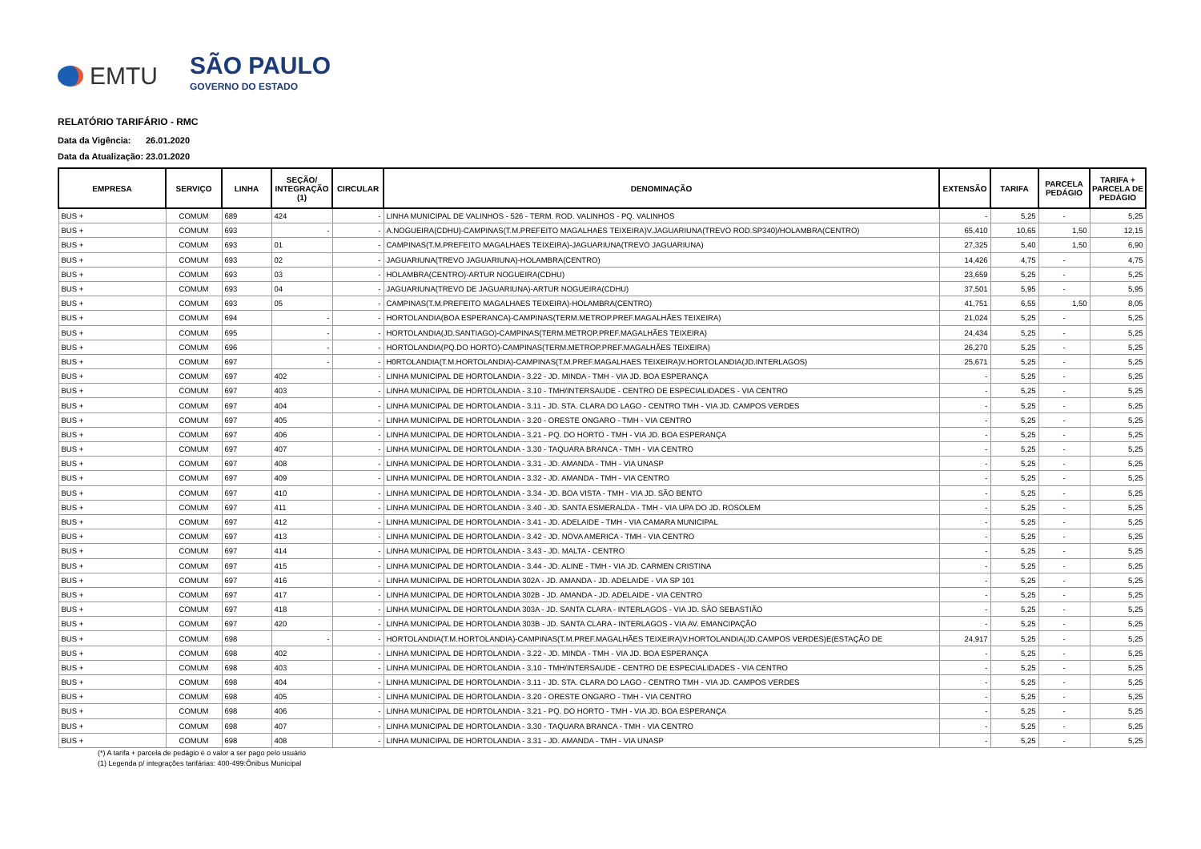EMTU
SÃO PAULO
GOVERNO DO ESTADO
RELATÓRIO TARIFÁRIO - RMC
Data da Vigência: 26.01.2020
Data da Atualização: 23.01.2020
| EMPRESA | SERVIÇO | LINHA | SEÇÃO/ INTEGRAÇÃO (1) | CIRCULAR | DENOMINAÇÃO | EXTENSÃO | TARIFA | PARCELA PEDÁGIO | TARIFA + PARCELA DE PEDÁGIO |
| --- | --- | --- | --- | --- | --- | --- | --- | --- | --- |
| BUS + | COMUM | 689 | 424 | - | LINHA MUNICIPAL DE VALINHOS - 526 - TERM. ROD. VALINHOS - PQ. VALINHOS | - | 5,25 | - | 5,25 |
| BUS + | COMUM | 693 | - | - | A.NOGUEIRA(CDHU)-CAMPINAS(T.M.PREFEITO MAGALHAES TEIXEIRA)V.JAGUARIUNA(TREVO ROD.SP340)/HOLAMBRA(CENTRO) | 65,410 | 10,65 | 1,50 | 12,15 |
| BUS + | COMUM | 693 | 01 | - | CAMPINAS(T.M.PREFEITO MAGALHAES TEIXEIRA)-JAGUARIUNA(TREVO JAGUARIUNA) | 27,325 | 5,40 | 1,50 | 6,90 |
| BUS + | COMUM | 693 | 02 | - | JAGUARIUNA(TREVO JAGUARIUNA)-HOLAMBRA(CENTRO) | 14,426 | 4,75 | - | 4,75 |
| BUS + | COMUM | 693 | 03 | - | HOLAMBRA(CENTRO)-ARTUR NOGUEIRA(CDHU) | 23,659 | 5,25 | - | 5,25 |
| BUS + | COMUM | 693 | 04 | - | JAGUARIUNA(TREVO DE JAGUARIUNA)-ARTUR NOGUEIRA(CDHU) | 37,501 | 5,95 | - | 5,95 |
| BUS + | COMUM | 693 | 05 | - | CAMPINAS(T.M.PREFEITO MAGALHAES TEIXEIRA)-HOLAMBRA(CENTRO) | 41,751 | 6,55 | 1,50 | 8,05 |
| BUS + | COMUM | 694 | - | - | HORTOLANDIA(BOA ESPERANCA)-CAMPINAS(TERM.METROP.PREF.MAGALHÃES TEIXEIRA) | 21,024 | 5,25 | - | 5,25 |
| BUS + | COMUM | 695 | - | - | HORTOLANDIA(JD.SANTIAGO)-CAMPINAS(TERM.METROP.PREF.MAGALHÃES TEIXEIRA) | 24,434 | 5,25 | - | 5,25 |
| BUS + | COMUM | 696 | - | - | HORTOLANDIA(PQ.DO HORTO)-CAMPINAS(TERM.METROP.PREF.MAGALHÃES TEIXEIRA) | 26,270 | 5,25 | - | 5,25 |
| BUS + | COMUM | 697 | - | - | H0RTOLANDIA(T.M.HORTOLANDIA)-CAMPINAS(T.M.PREF.MAGALHAES TEIXEIRA)V.HORTOLANDIA(JD.INTERLAGOS) | 25,671 | 5,25 | - | 5,25 |
| BUS + | COMUM | 697 | 402 | - | LINHA MUNICIPAL DE HORTOLANDIA - 3.22 - JD. MINDA - TMH - VIA JD. BOA ESPERANÇA | - | 5,25 | - | 5,25 |
| BUS + | COMUM | 697 | 403 | - | LINHA MUNICIPAL DE HORTOLANDIA - 3.10 - TMH/INTERSAUDE - CENTRO DE ESPECIALIDADES - VIA CENTRO | - | 5,25 | - | 5,25 |
| BUS + | COMUM | 697 | 404 | - | LINHA MUNICIPAL DE HORTOLANDIA - 3.11 - JD. STA. CLARA DO LAGO - CENTRO TMH - VIA JD. CAMPOS VERDES | - | 5,25 | - | 5,25 |
| BUS + | COMUM | 697 | 405 | - | LINHA MUNICIPAL DE HORTOLANDIA - 3.20 - ORESTE ONGARO - TMH - VIA CENTRO | - | 5,25 | - | 5,25 |
| BUS + | COMUM | 697 | 406 | - | LINHA MUNICIPAL DE HORTOLANDIA - 3.21 - PQ. DO HORTO - TMH - VIA JD. BOA ESPERANÇA | - | 5,25 | - | 5,25 |
| BUS + | COMUM | 697 | 407 | - | LINHA MUNICIPAL DE HORTOLANDIA - 3.30 - TAQUARA BRANCA - TMH - VIA CENTRO | - | 5,25 | - | 5,25 |
| BUS + | COMUM | 697 | 408 | - | LINHA MUNICIPAL DE HORTOLANDIA - 3.31 - JD. AMANDA - TMH - VIA UNASP | - | 5,25 | - | 5,25 |
| BUS + | COMUM | 697 | 409 | - | LINHA MUNICIPAL DE HORTOLANDIA - 3.32 - JD. AMANDA - TMH - VIA CENTRO | - | 5,25 | - | 5,25 |
| BUS + | COMUM | 697 | 410 | - | LINHA MUNICIPAL DE HORTOLANDIA - 3.34 - JD. BOA VISTA - TMH - VIA JD. SÃO BENTO | - | 5,25 | - | 5,25 |
| BUS + | COMUM | 697 | 411 | - | LINHA MUNICIPAL DE HORTOLANDIA - 3.40 - JD. SANTA ESMERALDA - TMH - VIA UPA DO JD. ROSOLEM | - | 5,25 | - | 5,25 |
| BUS + | COMUM | 697 | 412 | - | LINHA MUNICIPAL DE HORTOLANDIA - 3.41 - JD. ADELAIDE - TMH - VIA CAMARA MUNICIPAL | - | 5,25 | - | 5,25 |
| BUS + | COMUM | 697 | 413 | - | LINHA MUNICIPAL DE HORTOLANDIA - 3.42 - JD. NOVA AMERICA - TMH - VIA CENTRO | - | 5,25 | - | 5,25 |
| BUS + | COMUM | 697 | 414 | - | LINHA MUNICIPAL DE HORTOLANDIA - 3.43 - JD. MALTA - CENTRO | - | 5,25 | - | 5,25 |
| BUS + | COMUM | 697 | 415 | - | LINHA MUNICIPAL DE HORTOLANDIA - 3.44 - JD. ALINE - TMH - VIA JD. CARMEN CRISTINA | - | 5,25 | - | 5,25 |
| BUS + | COMUM | 697 | 416 | - | LINHA MUNICIPAL DE HORTOLANDIA 302A - JD. AMANDA - JD. ADELAIDE - VIA SP 101 | - | 5,25 | - | 5,25 |
| BUS + | COMUM | 697 | 417 | - | LINHA MUNICIPAL DE HORTOLANDIA 302B - JD. AMANDA - JD. ADELAIDE - VIA CENTRO | - | 5,25 | - | 5,25 |
| BUS + | COMUM | 697 | 418 | - | LINHA MUNICIPAL DE HORTOLANDIA 303A - JD. SANTA CLARA - INTERLAGOS - VIA JD. SÃO SEBASTIÃO | - | 5,25 | - | 5,25 |
| BUS + | COMUM | 697 | 420 | - | LINHA MUNICIPAL DE HORTOLANDIA 303B - JD. SANTA CLARA - INTERLAGOS - VIA AV. EMANCIPAÇÃO | - | 5,25 | - | 5,25 |
| BUS + | COMUM | 698 | - | - | HORTOLANDIA(T.M.HORTOLANDIA)-CAMPINAS(T.M.PREF.MAGALHÃES TEIXEIRA)V.HORTOLANDIA(JD.CAMPOS VERDES)E(ESTAÇÃO DE | 24,917 | 5,25 | - | 5,25 |
| BUS + | COMUM | 698 | 402 | - | LINHA MUNICIPAL DE HORTOLANDIA - 3.22 - JD. MINDA - TMH - VIA JD. BOA ESPERANÇA | - | 5,25 | - | 5,25 |
| BUS + | COMUM | 698 | 403 | - | LINHA MUNICIPAL DE HORTOLANDIA - 3.10 - TMH/INTERSAUDE - CENTRO DE ESPECIALIDADES - VIA CENTRO | - | 5,25 | - | 5,25 |
| BUS + | COMUM | 698 | 404 | - | LINHA MUNICIPAL DE HORTOLANDIA - 3.11 - JD. STA. CLARA DO LAGO - CENTRO TMH - VIA JD. CAMPOS VERDES | - | 5,25 | - | 5,25 |
| BUS + | COMUM | 698 | 405 | - | LINHA MUNICIPAL DE HORTOLANDIA - 3.20 - ORESTE ONGARO - TMH - VIA CENTRO | - | 5,25 | - | 5,25 |
| BUS + | COMUM | 698 | 406 | - | LINHA MUNICIPAL DE HORTOLANDIA - 3.21 - PQ. DO HORTO - TMH - VIA JD. BOA ESPERANÇA | - | 5,25 | - | 5,25 |
| BUS + | COMUM | 698 | 407 | - | LINHA MUNICIPAL DE HORTOLANDIA - 3.30 - TAQUARA BRANCA - TMH - VIA CENTRO | - | 5,25 | - | 5,25 |
| BUS + | COMUM | 698 | 408 | - | LINHA MUNICIPAL DE HORTOLANDIA - 3.31 - JD. AMANDA - TMH - VIA UNASP | - | 5,25 | - | 5,25 |
(*) A tarifa + parcela de pedágio é o valor a ser pago pelo usuário
(1) Legenda p/ integrações tarifárias: 400-499:Ônibus Municipal